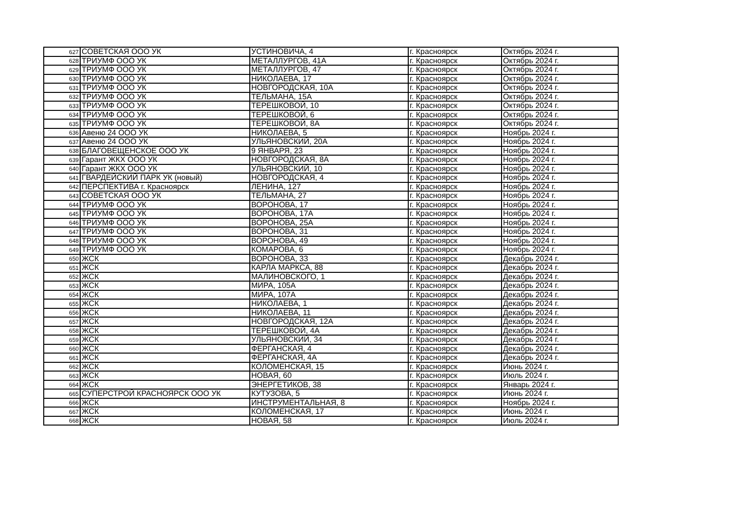| 627 | СОВЕТСКАЯ ООО УК | УСТИНОВИЧА, 4 | г. Красноярск | Октябрь 2024 г. |
| 628 | ТРИУМФ ООО УК | МЕТАЛЛУРГОВ, 41А | г. Красноярск | Октябрь 2024 г. |
| 629 | ТРИУМФ ООО УК | МЕТАЛЛУРГОВ, 47 | г. Красноярск | Октябрь 2024 г. |
| 630 | ТРИУМФ ООО УК | НИКОЛАЕВА, 17 | г. Красноярск | Октябрь 2024 г. |
| 631 | ТРИУМФ ООО УК | НОВГОРОДСКАЯ, 10А | г. Красноярск | Октябрь 2024 г. |
| 632 | ТРИУМФ ООО УК | ТЕЛЬМАНА, 15А | г. Красноярск | Октябрь 2024 г. |
| 633 | ТРИУМФ ООО УК | ТЕРЕШКОВОЙ, 10 | г. Красноярск | Октябрь 2024 г. |
| 634 | ТРИУМФ ООО УК | ТЕРЕШКОВОЙ, 6 | г. Красноярск | Октябрь 2024 г. |
| 635 | ТРИУМФ ООО УК | ТЕРЕШКОВОЙ, 8А | г. Красноярск | Октябрь 2024 г. |
| 636 | Авеню 24 ООО УК | НИКОЛАЕВА, 5 | г. Красноярск | Ноябрь 2024 г. |
| 637 | Авеню 24 ООО УК | УЛЬЯНОВСКИЙ, 20А | г. Красноярск | Ноябрь 2024 г. |
| 638 | БЛАГОВЕЩЕНСКОЕ ООО УК | 9 ЯНВАРЯ, 23 | г. Красноярск | Ноябрь 2024 г. |
| 639 | Гарант ЖКХ ООО УК | НОВГОРОДСКАЯ, 8А | г. Красноярск | Ноябрь 2024 г. |
| 640 | Гарант ЖКХ ООО УК | УЛЬЯНОВСКИЙ, 10 | г. Красноярск | Ноябрь 2024 г. |
| 641 | ГВАРДЕЙСКИЙ ПАРК УК (новый) | НОВГОРОДСКАЯ, 4 | г. Красноярск | Ноябрь 2024 г. |
| 642 | ПЕРСПЕКТИВА г. Красноярск | ЛЕНИНА, 127 | г. Красноярск | Ноябрь 2024 г. |
| 643 | СОВЕТСКАЯ ООО УК | ТЕЛЬМАНА, 27 | г. Красноярск | Ноябрь 2024 г. |
| 644 | ТРИУМФ ООО УК | ВОРОНОВА, 17 | г. Красноярск | Ноябрь 2024 г. |
| 645 | ТРИУМФ ООО УК | ВОРОНОВА, 17А | г. Красноярск | Ноябрь 2024 г. |
| 646 | ТРИУМФ ООО УК | ВОРОНОВА, 25А | г. Красноярск | Ноябрь 2024 г. |
| 647 | ТРИУМФ ООО УК | ВОРОНОВА, 31 | г. Красноярск | Ноябрь 2024 г. |
| 648 | ТРИУМФ ООО УК | ВОРОНОВА, 49 | г. Красноярск | Ноябрь 2024 г. |
| 649 | ТРИУМФ ООО УК | КОМАРОВА, 6 | г. Красноярск | Ноябрь 2024 г. |
| 650 | ЖСК | ВОРОНОВА, 33 | г. Красноярск | Декабрь 2024 г. |
| 651 | ЖСК | КАРЛА МАРКСА, 88 | г. Красноярск | Декабрь 2024 г. |
| 652 | ЖСК | МАЛИНОВСКОГО, 1 | г. Красноярск | Декабрь 2024 г. |
| 653 | ЖСК | МИРА, 105А | г. Красноярск | Декабрь 2024 г. |
| 654 | ЖСК | МИРА, 107А | г. Красноярск | Декабрь 2024 г. |
| 655 | ЖСК | НИКОЛАЕВА, 1 | г. Красноярск | Декабрь 2024 г. |
| 656 | ЖСК | НИКОЛАЕВА, 11 | г. Красноярск | Декабрь 2024 г. |
| 657 | ЖСК | НОВГОРОДСКАЯ, 12А | г. Красноярск | Декабрь 2024 г. |
| 658 | ЖСК | ТЕРЕШКОВОЙ, 4А | г. Красноярск | Декабрь 2024 г. |
| 659 | ЖСК | УЛЬЯНОВСКИЙ, 34 | г. Красноярск | Декабрь 2024 г. |
| 660 | ЖСК | ФЕРГАНСКАЯ, 4 | г. Красноярск | Декабрь 2024 г. |
| 661 | ЖСК | ФЕРГАНСКАЯ, 4А | г. Красноярск | Декабрь 2024 г. |
| 662 | ЖСК | КОЛОМЕНСКАЯ, 15 | г. Красноярск | Июнь 2024 г. |
| 663 | ЖСК | НОВАЯ, 60 | г. Красноярск | Июль 2024 г. |
| 664 | ЖСК | ЭНЕРГЕТИКОВ, 38 | г. Красноярск | Январь 2024 г. |
| 665 | СУПЕРСТРОЙ КРАСНОЯРСК ООО УК | КУТУЗОВА, 5 | г. Красноярск | Июнь 2024 г. |
| 666 | ЖСК | ИНСТРУМЕНТАЛЬНАЯ, 8 | г. Красноярск | Ноябрь 2024 г. |
| 667 | ЖСК | КОЛОМЕНСКАЯ, 17 | г. Красноярск | Июнь 2024 г. |
| 668 | ЖСК | НОВАЯ, 58 | г. Красноярск | Июль 2024 г. |